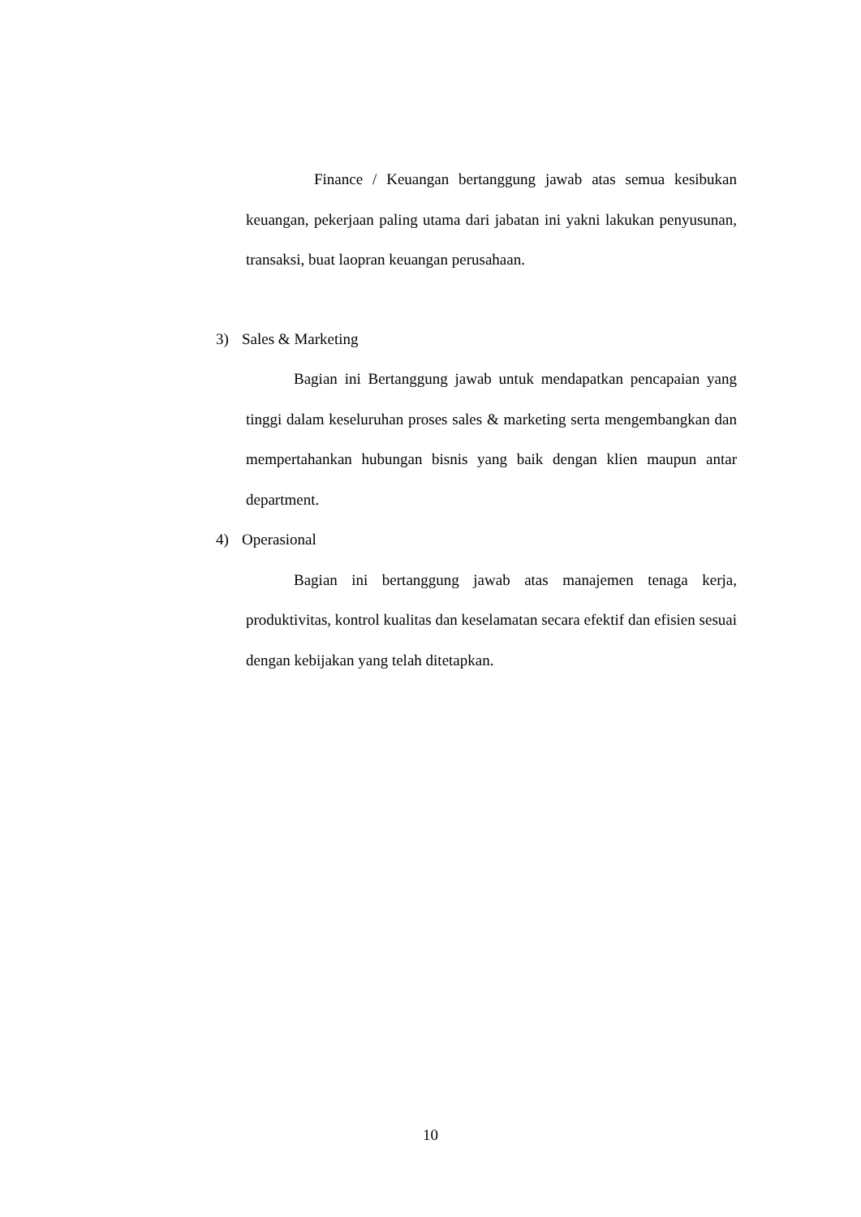Finance / Keuangan bertanggung jawab atas semua kesibukan keuangan, pekerjaan paling utama dari jabatan ini yakni lakukan penyusunan, transaksi, buat laopran keuangan perusahaan.
3) Sales & Marketing
Bagian ini Bertanggung jawab untuk mendapatkan pencapaian yang tinggi dalam keseluruhan proses sales & marketing serta mengembangkan dan mempertahankan hubungan bisnis yang baik dengan klien maupun antar department.
4) Operasional
Bagian ini bertanggung jawab atas manajemen tenaga kerja, produktivitas, kontrol kualitas dan keselamatan secara efektif dan efisien sesuai dengan kebijakan yang telah ditetapkan.
10